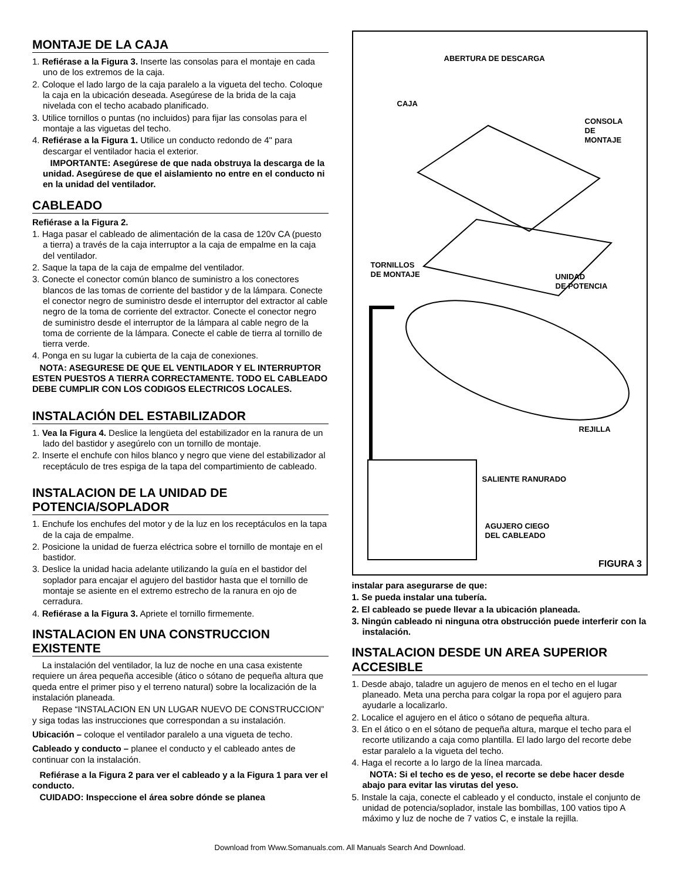MONTAJE DE LA CAJA
1. Refiérase a la Figura 3. Inserte las consolas para el montaje en cada uno de los extremos de la caja.
2. Coloque el lado largo de la caja paralelo a la vigueta del techo. Coloque la caja en la ubicación deseada. Asegúrese de la brida de la caja nivelada con el techo acabado planificado.
3. Utilice tornillos o puntas (no incluidos) para fijar las consolas para el montaje a las viguetas del techo.
4. Refiérase a la Figura 1. Utilice un conducto redondo de 4" para descargar el ventilador hacia el exterior.
IMPORTANTE: Asegúrese de que nada obstruya la descarga de la unidad. Asegúrese de que el aislamiento no entre en el conducto ni en la unidad del ventilador.
CABLEADO
Refiérase a la Figura 2.
1. Haga pasar el cableado de alimentación de la casa de 120v CA (puesto a tierra) a través de la caja interruptor a la caja de empalme en la caja del ventilador.
2. Saque la tapa de la caja de empalme del ventilador.
3. Conecte el conector común blanco de suministro a los conectores blancos de las tomas de corriente del bastidor y de la lámpara. Conecte el conector negro de suministro desde el interruptor del extractor al cable negro de la toma de corriente del extractor. Conecte el conector negro de suministro desde el interruptor de la lámpara al cable negro de la toma de corriente de la lámpara. Conecte el cable de tierra al tornillo de tierra verde.
4. Ponga en su lugar la cubierta de la caja de conexiones.
NOTA: ASEGURESE DE QUE EL VENTILADOR Y EL INTERRUPTOR ESTEN PUESTOS A TIERRA CORRECTAMENTE. TODO EL CABLEADO DEBE CUMPLIR CON LOS CODIGOS ELECTRICOS LOCALES.
INSTALACIÓN DEL ESTABILIZADOR
1. Vea la Figura 4. Deslice la lengüeta del estabilizador en la ranura de un lado del bastidor y asegúrelo con un tornillo de montaje.
2. Inserte el enchufe con hilos blanco y negro que viene del estabilizador al receptáculo de tres espiga de la tapa del compartimiento de cableado.
INSTALACION DE LA UNIDAD DE POTENCIA/SOPLADOR
1. Enchufe los enchufes del motor y de la luz en los receptáculos en la tapa de la caja de empalme.
2. Posicione la unidad de fuerza eléctrica sobre el tornillo de montaje en el bastidor.
3. Deslice la unidad hacia adelante utilizando la guía en el bastidor del soplador para encajar el agujero del bastidor hasta que el tornillo de montaje se asiente en el extremo estrecho de la ranura en ojo de cerradura.
4. Refiérase a la Figura 3. Apriete el tornillo firmemente.
INSTALACION EN UNA CONSTRUCCION EXISTENTE
La instalación del ventilador, la luz de noche en una casa existente requiere un área pequeña accesible (ático o sótano de pequeña altura que queda entre el primer piso y el terreno natural) sobre la localización de la instalación planeada.
Repase “INSTALACION EN UN LUGAR NUEVO DE CONSTRUCCION” y siga todas las instrucciones que correspondan a su instalación.
Ubicación – coloque el ventilador paralelo a una vigueta de techo.
Cableado y conducto – planee el conducto y el cableado antes de continuar con la instalación.
Refiérase a la Figura 2 para ver el cableado y a la Figura 1 para ver el conducto.
CUIDADO: Inspeccione el área sobre dónde se planea
ABERTURA DE DESCARGA
CAJA
CONSOLA
DE
MONTAJE
TORNILLOS
DE MONTAJE
UNIDAD
DE POTENCIA
REJILLA
SALIENTE RANURADO
AGUJERO CIEGO
DEL CABLEADO
FIGURA 3
instalar para asegurarse de que:
1. Se pueda instalar una tubería.
2. El cableado se puede llevar a la ubicación planeada.
3. Ningún cableado ni ninguna otra obstrucción puede interferir con la instalación.
INSTALACION DESDE UN AREA SUPERIOR ACCESIBLE
1. Desde abajo, taladre un agujero de menos en el techo en el lugar planeado. Meta una percha para colgar la ropa por el agujero para ayudarle a localizarlo.
2. Localice el agujero en el ático o sótano de pequeña altura.
3. En el ático o en el sótano de pequeña altura, marque el techo para el recorte utilizando a caja como plantilla. El lado largo del recorte debe estar paralelo a la vigueta del techo.
4. Haga el recorte a lo largo de la línea marcada.
NOTA: Si el techo es de yeso, el recorte se debe hacer desde abajo para evitar las virutas del yeso.
5. Instale la caja, conecte el cableado y el conducto, instale el conjunto de unidad de potencia/soplador, instale las bombillas, 100 vatios tipo A máximo y luz de noche de 7 vatios C, e instale la rejilla.
Download from Www.Somanuals.com. All Manuals Search And Download.